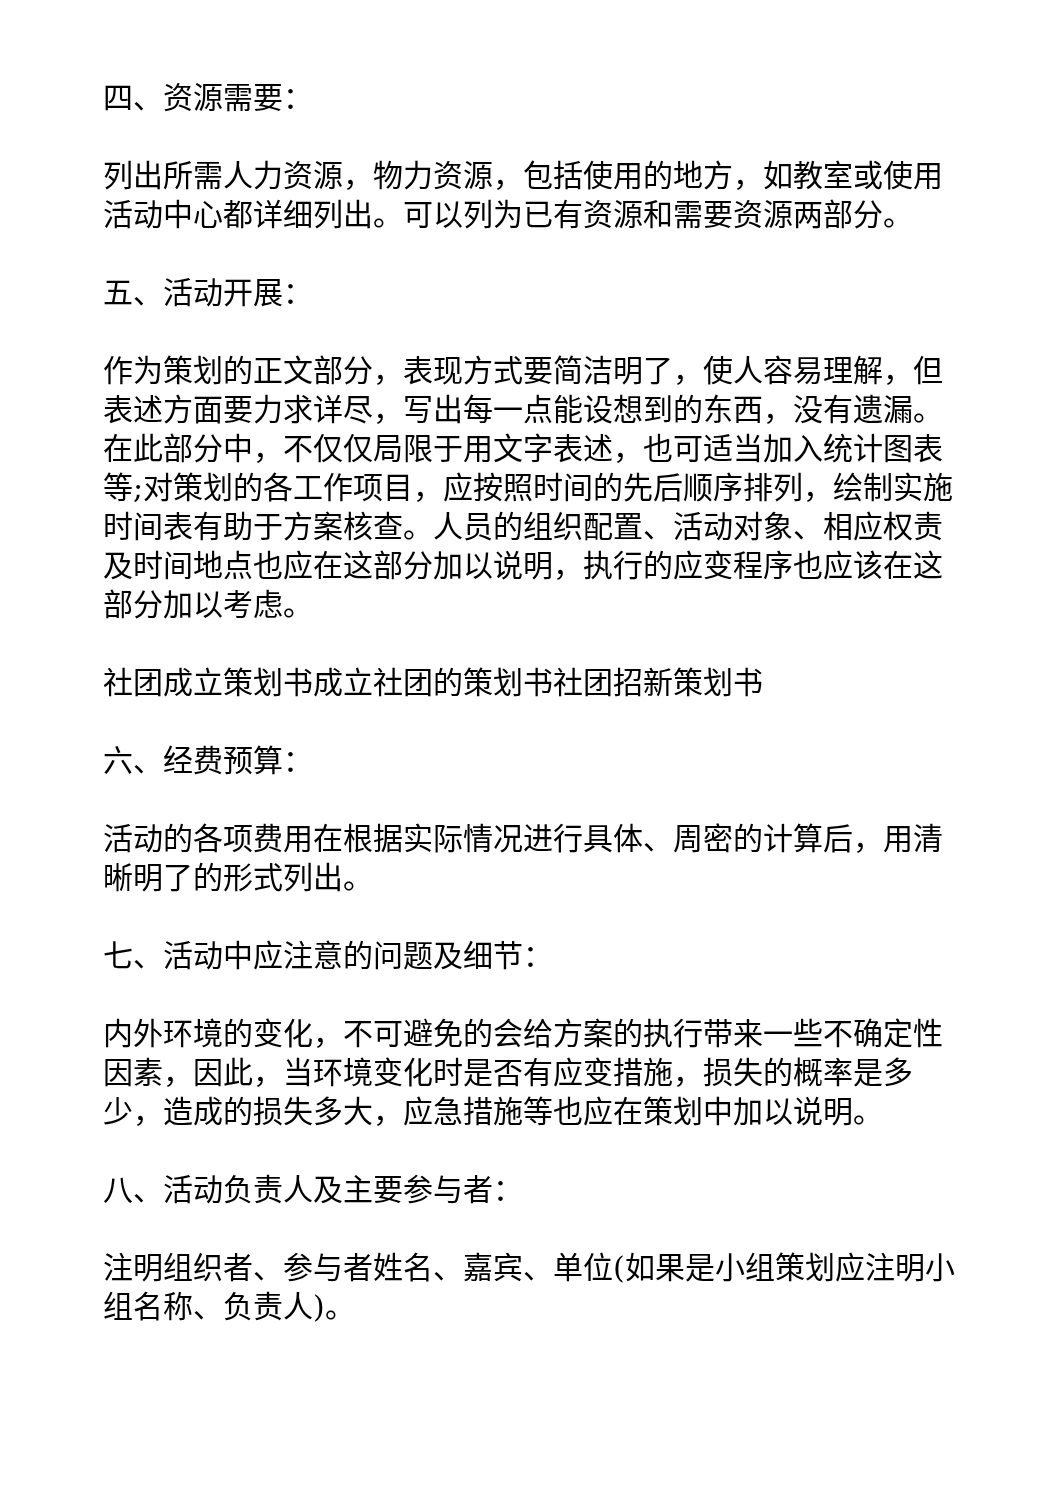四、资源需要：
列出所需人力资源，物力资源，包括使用的地方，如教室或使用活动中心都详细列出。可以列为已有资源和需要资源两部分。
五、活动开展：
作为策划的正文部分，表现方式要简洁明了，使人容易理解，但表述方面要力求详尽，写出每一点能设想到的东西，没有遗漏。在此部分中，不仅仅局限于用文字表述，也可适当加入统计图表等;对策划的各工作项目，应按照时间的先后顺序排列，绘制实施时间表有助于方案核查。人员的组织配置、活动对象、相应权责及时间地点也应在这部分加以说明，执行的应变程序也应该在这部分加以考虑。
社团成立策划书成立社团的策划书社团招新策划书
六、经费预算：
活动的各项费用在根据实际情况进行具体、周密的计算后，用清晰明了的形式列出。
七、活动中应注意的问题及细节：
内外环境的变化，不可避免的会给方案的执行带来一些不确定性因素，因此，当环境变化时是否有应变措施，损失的概率是多少，造成的损失多大，应急措施等也应在策划中加以说明。
八、活动负责人及主要参与者：
注明组织者、参与者姓名、嘉宾、单位(如果是小组策划应注明小组名称、负责人)。